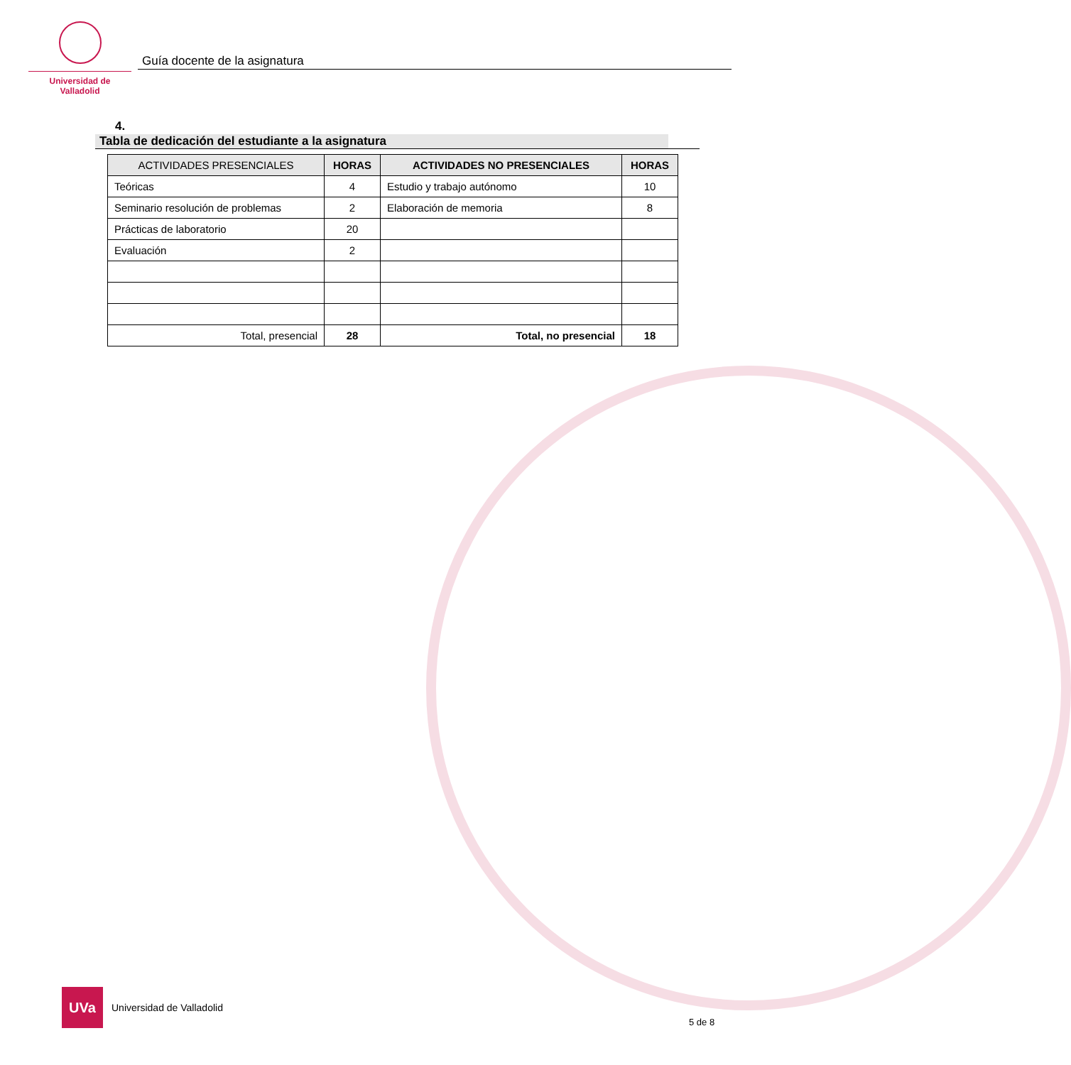Universidad de Valladolid
Guía docente de la asignatura
4. Tabla de dedicación del estudiante a la asignatura
| ACTIVIDADES PRESENCIALES | HORAS | ACTIVIDADES NO PRESENCIALES | HORAS |
| --- | --- | --- | --- |
| Teóricas | 4 | Estudio y trabajo autónomo | 10 |
| Seminario resolución de problemas | 2 | Elaboración de memoria | 8 |
| Prácticas de laboratorio | 20 | | |
| Evaluación | 2 | | |
| Total, presencial | 28 | Total, no presencial | 18 |
UVa
Universidad de Valladolid
5 de 8